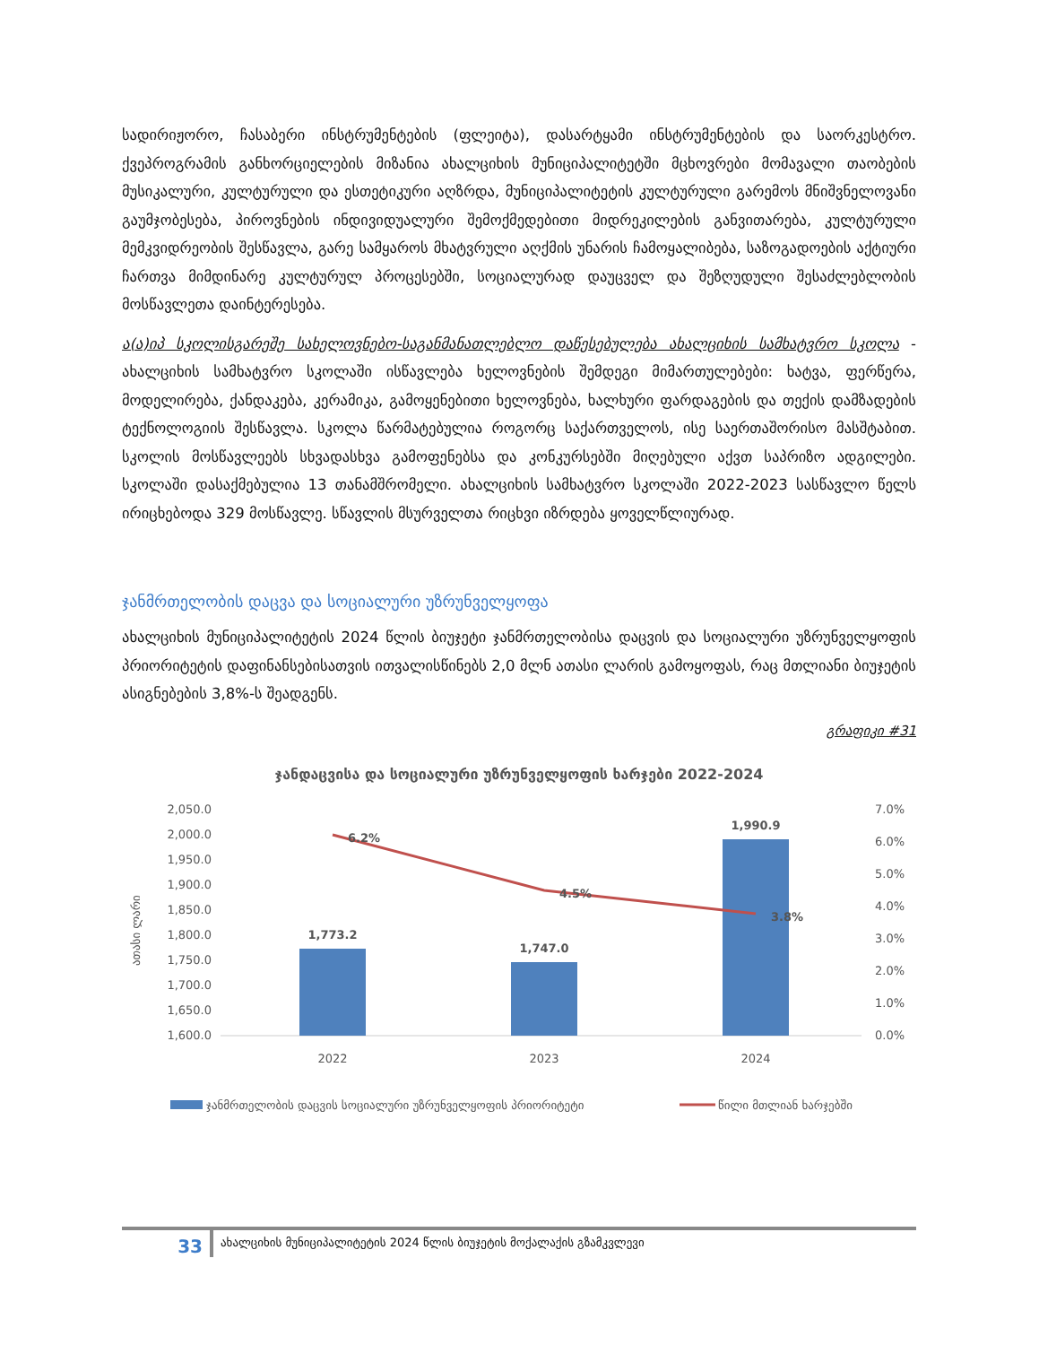სადირიჟორო, ჩასაბერი ინსტრუმენტების (ფლეიტა), დასარტყამი ინსტრუმენტების და საორკესტრო. ქვეპროგრამის განხორციელების მიზანია ახალციხის მუნიციპალიტეტში მცხოვრები მომავალი თაობების მუსიკალური, კულტურული და ესთეტიკური აღზრდა, მუნიციპალიტეტის კულტურული გარემოს მნიშვნელოვანი გაუმჯობესება, პიროვნების ინდივიდუალური შემოქმედებითი მიდრეკილების განვითარება, კულტურული მემკვიდრეობის შესწავლა, გარე სამყაროს მხატვრული აღქმის უნარის ჩამოყალიბება, საზოგადოების აქტიური ჩართვა მიმდინარე კულტურულ პროცესებში, სოციალურად დაუცველ და შეზღუდული შესაძლებლობის მოსწავლეთა დაინტერესება.
ა(ა)იპ სკოლისგარეშე სახელოვნებო-საგანმანათლებლო დაწესებულება ახალციხის სამხატვრო სკოლა - ახალციხის სამხატვრო სკოლაში ისწავლება ხელოვნების შემდეგი მიმართულებები: ხატვა, ფერწერა, მოდელირება, ქანდაკება, კერამიკა, გამოყენებითი ხელოვნება, ხალხური ფარდაგების და თექის დამზადების ტექნოლოგიის შესწავლა. სკოლა წარმატებულია როგორც საქართველოს, ისე საერთაშორისო მასშტაბით. სკოლის მოსწავლეებს სხვადასხვა გამოფენებსა და კონკურსებში მიღებული აქვთ საპრიზო ადგილები. სკოლაში დასაქმებულია 13 თანამშრომელი. ახალციხის სამხატვრო სკოლაში 2022-2023 სასწავლო წელს ირიცხებოდა 329 მოსწავლე. სწავლის მსურველთა რიცხვი იზრდება ყოველწლიურად.
ჯანმრთელობის დაცვა და სოციალური უზრუნველყოფა
ახალციხის მუნიციპალიტეტის 2024 წლის ბიუჯეტი ჯანმრთელობისა დაცვის და სოციალური უზრუნველყოფის პრიორიტეტის დაფინანსებისათვის ითვალისწინებს 2,0 მლნ ათასი ლარის გამოყოფას, რაც მთლიანი ბიუჯეტის ასიგნებების 3,8%-ს შეადგენს.
გრაფიკი #31
ჯანდაცვისა და სოციალური უზრუნველყოფის ხარჯები 2022-2024
ათასი ლარი
2,050.0
2,000.0
1,950.0
1,900.0
1,850.0
1,800.0
1,750.0
1,700.0
1,650.0
1,600.0
7.0%
6.0%
5.0%
4.0%
3.0%
2.0%
1.0%
0.0%
1,773.2
1,747.0
1,990.9
6.2%
4.5%
3.8%
2022
2023
2024
ჯანმრთელობის დაცვის სოციალური უზრუნველყოფის პრიორიტეტი
წილი მთლიან ხარჯებში
33
ახალციხის მუნიციპალიტეტის 2024 წლის ბიუჯეტის მოქალაქის გზამკვლევი